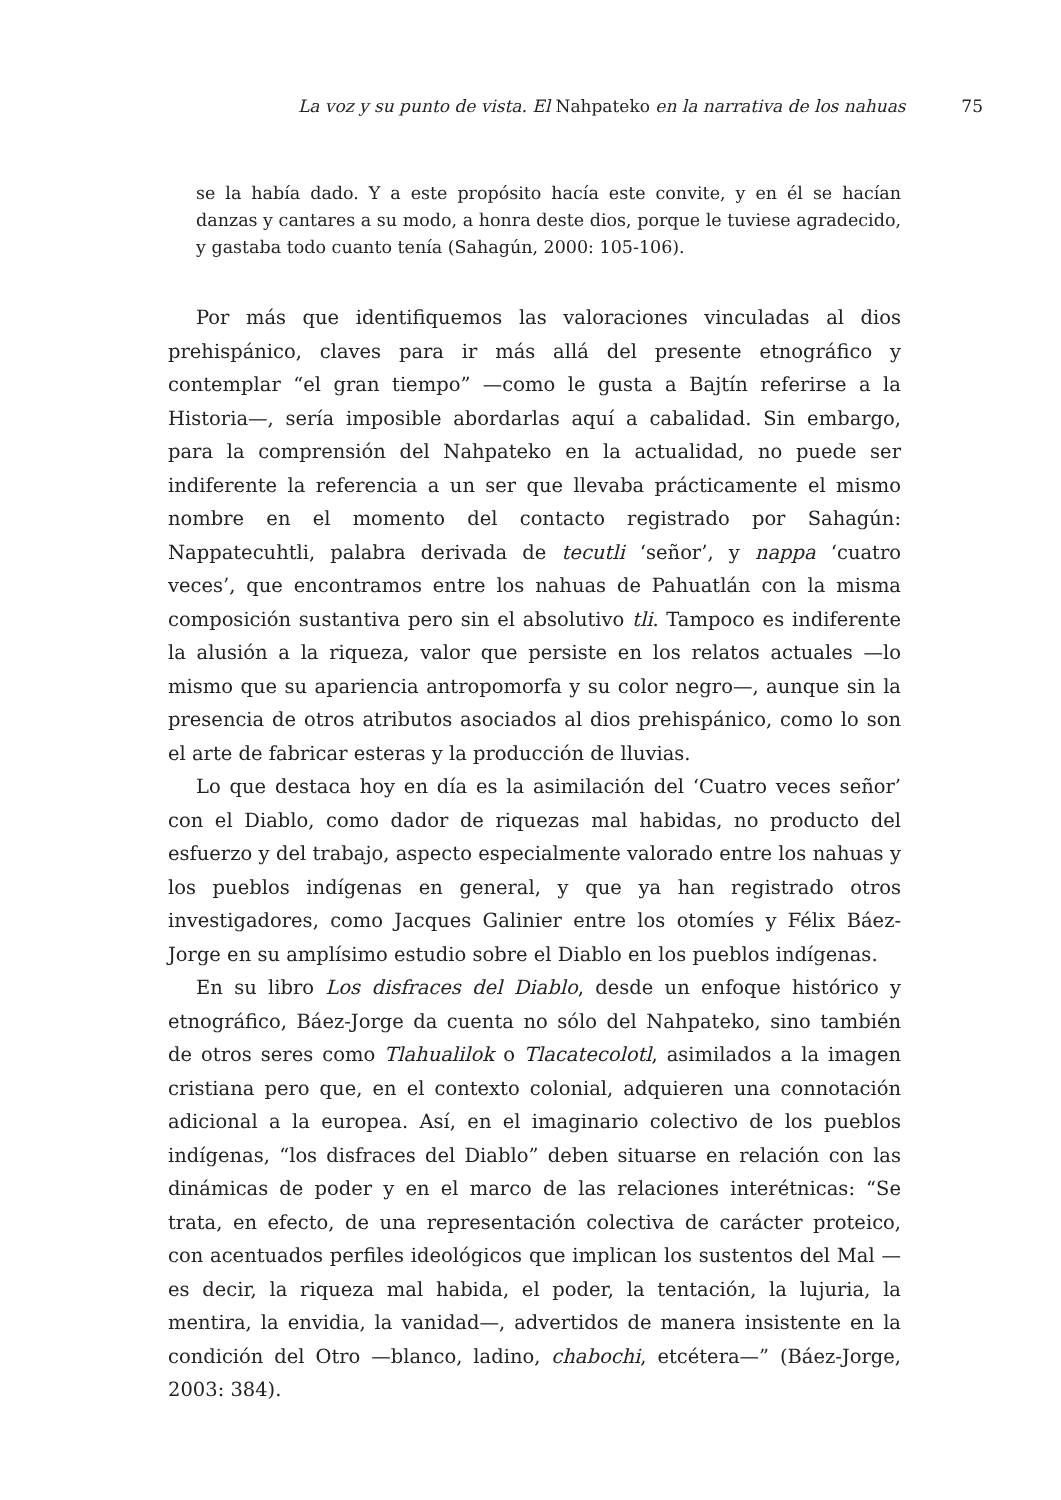La voz y su punto de vista. El Nahpateko en la narrativa de los nahuas 75
se la había dado. Y a este propósito hacía este convite, y en él se hacían danzas y cantares a su modo, a honra deste dios, porque le tuviese agradecido, y gastaba todo cuanto tenía (Sahagún, 2000: 105-106).
Por más que identifiquemos las valoraciones vinculadas al dios prehispánico, claves para ir más allá del presente etnográfico y contemplar “el gran tiempo” —como le gusta a Bajtín referirse a la Historia—, sería imposible abordarlas aquí a cabalidad. Sin embargo, para la comprensión del Nahpateko en la actualidad, no puede ser indiferente la referencia a un ser que llevaba prácticamente el mismo nombre en el momento del contacto registrado por Sahagún: Nappatecuhtli, palabra derivada de tecutli ‘señor’, y nappa ‘cuatro veces’, que encontramos entre los nahuas de Pahuatlán con la misma composición sustantiva pero sin el absolutivo tli. Tampoco es indiferente la alusión a la riqueza, valor que persiste en los relatos actuales —lo mismo que su apariencia antropomorfa y su color negro—, aunque sin la presencia de otros atributos asociados al dios prehispánico, como lo son el arte de fabricar esteras y la producción de lluvias.
Lo que destaca hoy en día es la asimilación del ‘Cuatro veces señor’ con el Diablo, como dador de riquezas mal habidas, no producto del esfuerzo y del trabajo, aspecto especialmente valorado entre los nahuas y los pueblos indígenas en general, y que ya han registrado otros investigadores, como Jacques Galinier entre los otomíes y Félix Báez-Jorge en su amplísimo estudio sobre el Diablo en los pueblos indígenas.
En su libro Los disfraces del Diablo, desde un enfoque histórico y etnográfico, Báez-Jorge da cuenta no sólo del Nahpateko, sino también de otros seres como Tlahualilok o Tlacatecolotl, asimilados a la imagen cristiana pero que, en el contexto colonial, adquieren una connotación adicional a la europea. Así, en el imaginario colectivo de los pueblos indígenas, “los disfraces del Diablo” deben situarse en relación con las dinámicas de poder y en el marco de las relaciones interétnicas: “Se trata, en efecto, de una representación colectiva de carácter proteico, con acentuados perfiles ideológicos que implican los sustentos del Mal —es decir, la riqueza mal habida, el poder, la tentación, la lujuria, la mentira, la envidia, la vanidad—, advertidos de manera insistente en la condición del Otro —blanco, ladino, chabochi, etcétera—” (Báez-Jorge, 2003: 384).